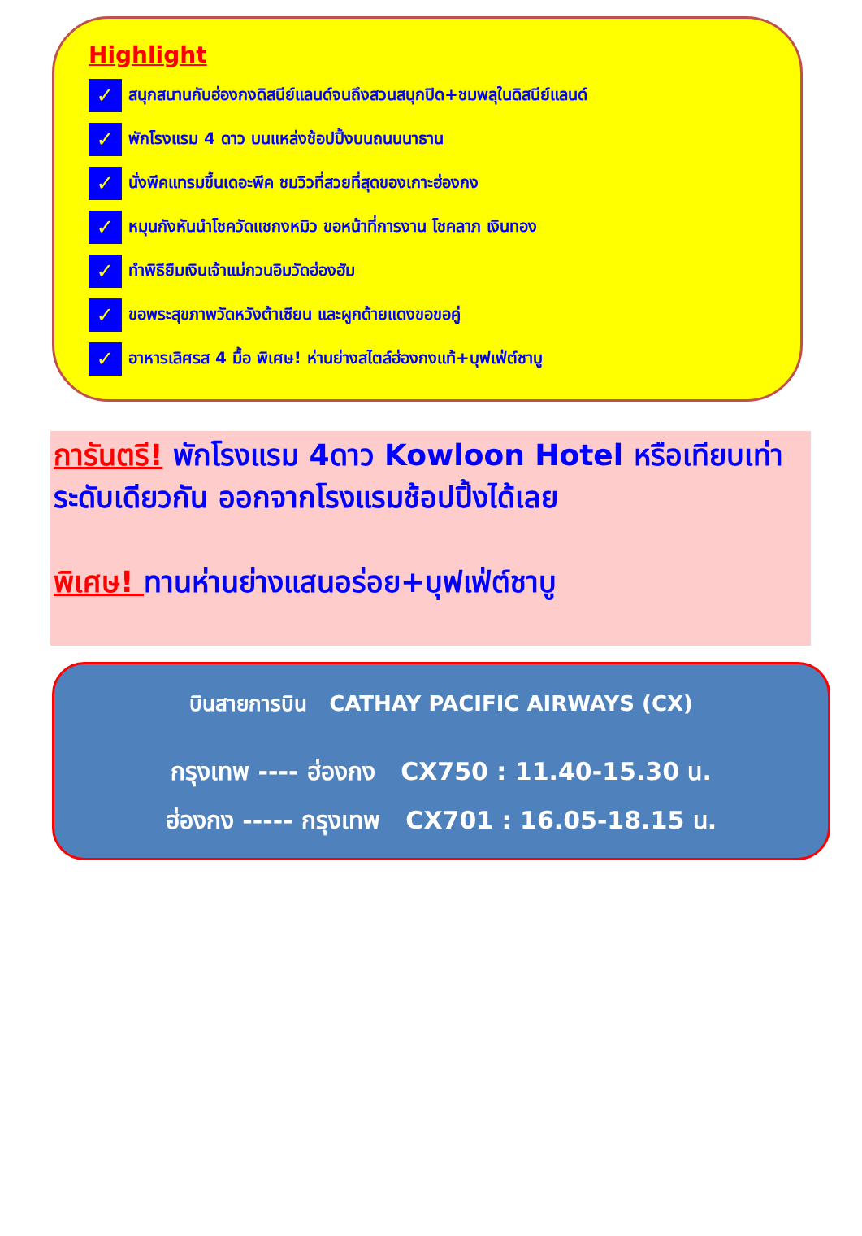Highlight
✓ สนุกสนานกับฮ่องกงดิสนีย์แลนด์จนถึงสวนสนุกปิด+ชมพลุในดิสนีย์แลนด์
✓ พักโรงแรม 4 ดาว บนแหล่งช้อปปิ้งบนถนนนาธาน
✓ นั่งพีคแทรมขึ้นเดอะพีค ชมวิวที่สวยที่สุดของเกาะฮ่องกง
✓ หมุนกังหันนำโชควัดแชกงหมิว ขอหน้าที่การงาน โชคลาภ เงินทอง
✓ ทำพิธียืมเงินเจ้าแม่กวนอิมวัดฮ่องฮัม
✓ ขอพระสุขภาพวัดหวังต้าเซียน และผูกด้ายแดงขอขอคู่
✓ อาหารเลิศรส 4 มื้อ พิเศษ! ห่านย่างสไตล์ฮ่องกงแท้+บุฟเฟ่ต์ชาบู
การันตรี! พักโรงแรม 4ดาว Kowloon Hotel หรือเทียบเท่าระดับเดียวกัน ออกจากโรงแรมช้อปปิ้งได้เลย
พิเศษ! ทานห่านย่างแสนอร่อย+บุฟเฟ่ต์ชาบู
บินสายการบิน CATHAY PACIFIC AIRWAYS (CX)
กรุงเทพ ---- ฮ่องกง CX750 : 11.40-15.30 น.
ฮ่องกง ----- กรุงเทพ CX701 : 16.05-18.15 น.